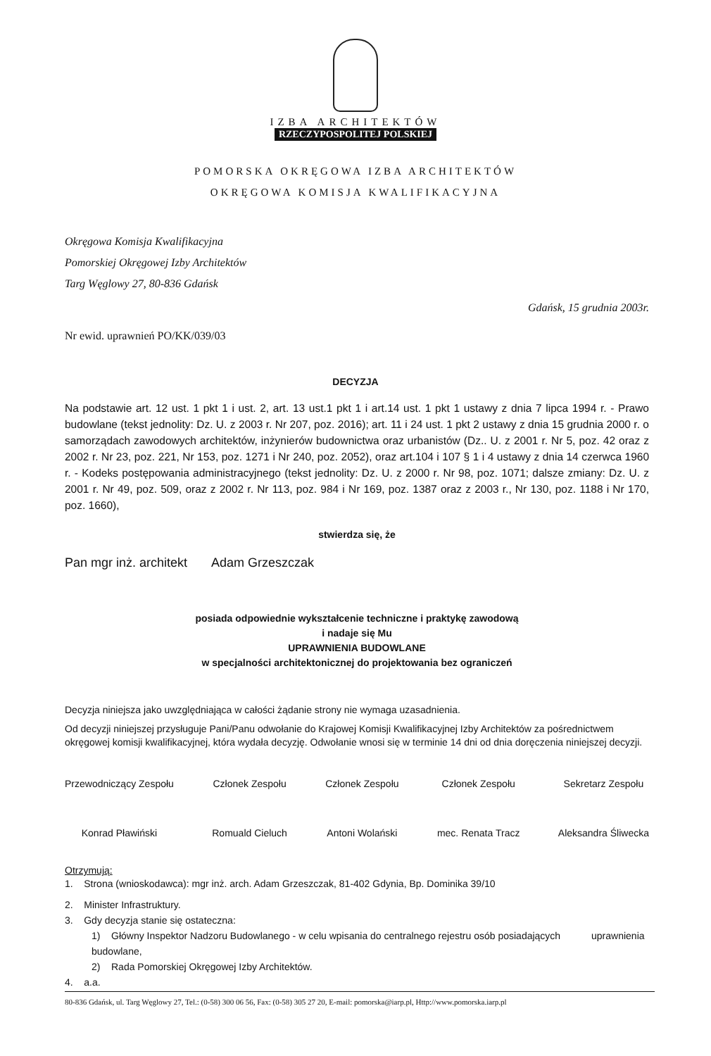IZBA ARCHITEKTÓW
RZECZYPOSPOLITEJ POLSKIEJ
POMORSKA OKRĘGOWA IZBA ARCHITEKTÓW
OKRĘGOWA KOMISJA KWALIFIKACYJNA
Okręgowa Komisja Kwalifikacyjna
Pomorskiej Okręgowej Izby Architektów
Targ Węglowy 27, 80-836 Gdańsk
Gdańsk, 15 grudnia 2003r.
Nr ewid. uprawnień PO/KK/039/03
DECYZJA
Na podstawie art. 12 ust. 1 pkt 1 i ust. 2, art. 13 ust.1 pkt 1 i art.14 ust. 1 pkt 1 ustawy z dnia 7 lipca 1994 r. - Prawo budowlane (tekst jednolity: Dz. U. z 2003 r. Nr 207, poz. 2016); art. 11 i 24 ust. 1 pkt 2 ustawy z dnia 15 grudnia 2000 r. o samorządach zawodowych architektów, inżynierów budownictwa oraz urbanistów (Dz.. U. z 2001 r. Nr 5, poz. 42 oraz z 2002 r. Nr 23, poz. 221, Nr 153, poz. 1271 i Nr 240, poz. 2052), oraz art.104 i 107 § 1 i 4 ustawy z dnia 14 czerwca 1960 r. - Kodeks postępowania administracyjnego (tekst jednolity: Dz. U. z 2000 r. Nr 98, poz. 1071; dalsze zmiany: Dz. U. z 2001 r. Nr 49, poz. 509, oraz z 2002 r. Nr 113, poz. 984 i Nr 169, poz. 1387 oraz z 2003 r., Nr 130, poz. 1188 i Nr 170, poz. 1660),
stwierdza się, że
Pan mgr inż. architekt Adam Grzeszczak
posiada odpowiednie wykształcenie techniczne i praktykę zawodową
i nadaje się Mu
UPRAWNIENIA BUDOWLANE
w specjalności architektonicznej do projektowania bez ograniczeń
Decyzja niniejsza jako uwzględniająca w całości żądanie strony nie wymaga uzasadnienia.
Od decyzji niniejszej przysługuje Pani/Panu odwołanie do Krajowej Komisji Kwalifikacyjnej Izby Architektów za pośrednictwem okręgowej komisji kwalifikacyjnej, która wydała decyzję. Odwołanie wnosi się w terminie 14 dni od dnia doręczenia niniejszej decyzji.
Przewodniczący Zespołu
Konrad Pławiński
Członek Zespołu
Romuald Cieluch
Członek Zespołu
Antoni Wolański
Członek Zespołu
mec. Renata Tracz
Sekretarz Zespołu
Aleksandra Śliwecka
Otrzymują:
1. Strona (wnioskodawca): mgr inż. arch. Adam Grzeszczak, 81-402 Gdynia, Bp. Dominika 39/10
2. Minister Infrastruktury.
3. Gdy decyzja stanie się ostateczna:
1) Główny Inspektor Nadzoru Budowlanego - w celu wpisania do centralnego rejestru osób posiadających uprawnienia budowlane,
2) Rada Pomorskiej Okręgowej Izby Architektów.
4. a.a.
80-836 Gdańsk, ul. Targ Węglowy 27, Tel.: (0-58) 300 06 56, Fax: (0-58) 305 27 20, E-mail: pomorska@iarp.pl, Http://www.pomorska.iarp.pl